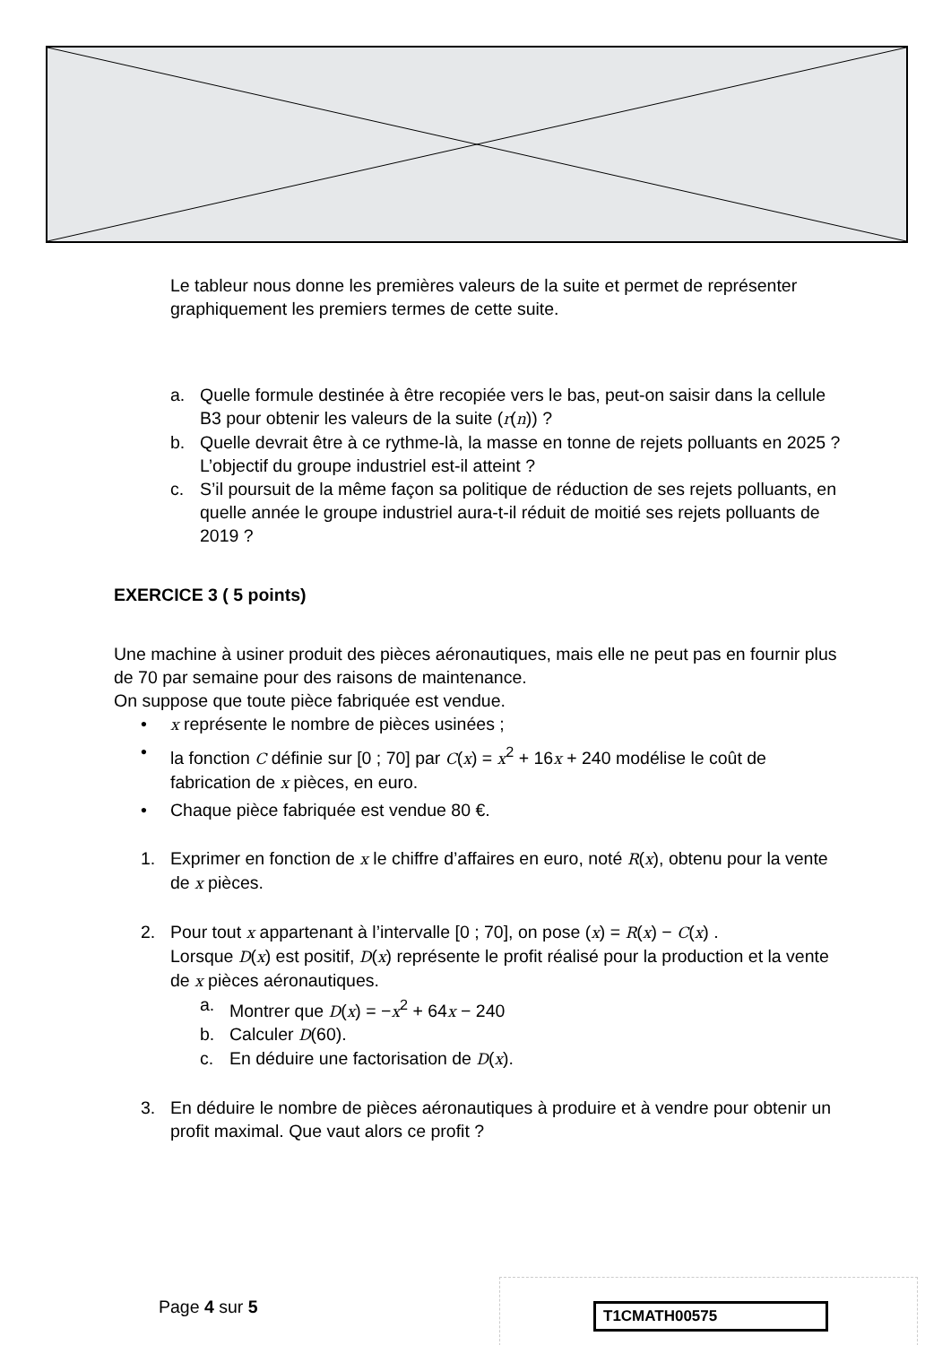Le tableur nous donne les premières valeurs de la suite et permet de représenter graphiquement les premiers termes de cette suite.
a. Quelle formule destinée à être recopiée vers le bas, peut-on saisir dans la cellule B3 pour obtenir les valeurs de la suite (r(n)) ?
b. Quelle devrait être à ce rythme-là, la masse en tonne de rejets polluants en 2025 ? L’objectif du groupe industriel est-il atteint ?
c. S’il poursuit de la même façon sa politique de réduction de ses rejets polluants, en quelle année le groupe industriel aura-t-il réduit de moitié ses rejets polluants de 2019 ?
EXERCICE 3 ( 5 points)
Une machine à usiner produit des pièces aéronautiques, mais elle ne peut pas en fournir plus de 70 par semaine pour des raisons de maintenance.
On suppose que toute pièce fabriquée est vendue.
• x représente le nombre de pièces usinées ;
• la fonction C définie sur [0 ; 70] par C(x) = x<sup>2</sup> + 16x + 240 modélise le coût de fabrication de x pièces, en euro.
• Chaque pièce fabriquée est vendue 80 €.
1. Exprimer en fonction de x le chiffre d’affaires en euro, noté R(x), obtenu pour la vente de x pièces.
2. Pour tout x appartenant à l’intervalle [0 ; 70], on pose (x) = R(x) − C(x) .
Lorsque D(x) est positif, D(x) représente le profit réalisé pour la production et la vente de x pièces aéronautiques.
a. Montrer que D(x) = −x<sup>2</sup> + 64x − 240
b. Calculer D(60).
c. En déduire une factorisation de D(x).
3. En déduire le nombre de pièces aéronautiques à produire et à vendre pour obtenir un profit maximal. Que vaut alors ce profit ?
Page 4 sur 5
T1CMATH00575